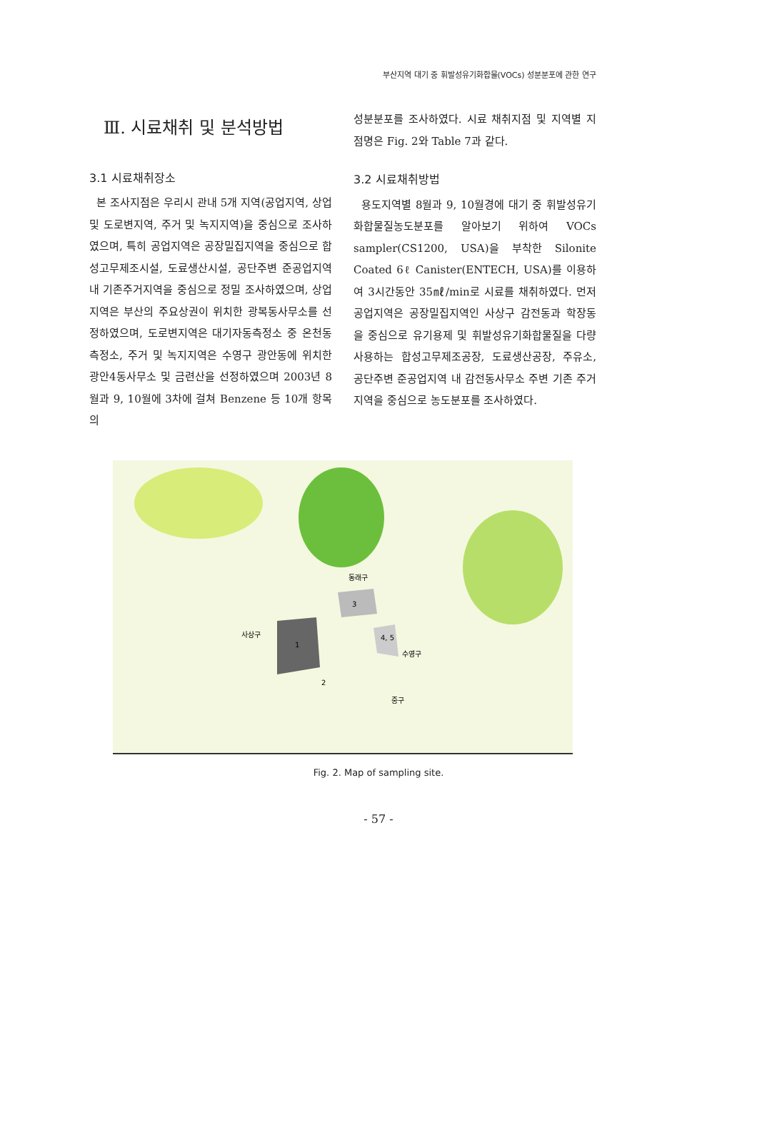부산지역 대기 중 휘발성유기화합물(VOCs) 성분분포에 관한 연구
Ⅲ. 시료채취 및 분석방법
3.1 시료채취장소
본 조사지점은 우리시 관내 5개 지역(공업지역, 상업 및 도로변지역, 주거 및 녹지지역)을 중심으로 조사하였으며, 특히 공업지역은 공장밀집지역을 중심으로 합성고무제조시설, 도료생산시설, 공단주변 준공업지역내 기존주거지역을 중심으로 정밀 조사하였으며, 상업지역은 부산의 주요상권이 위치한 광복동사무소를 선정하였으며, 도로변지역은 대기자동측정소 중 온천동측정소, 주거 및 녹지지역은 수영구 광안동에 위치한 광안4동사무소 및 금련산을 선정하였으며 2003년 8월과 9, 10월에 3차에 걸쳐 Benzene 등 10개 항목의
성분분포를 조사하였다. 시료 채취지점 및 지역별 지점명은 Fig. 2와 Table 7과 같다.
3.2 시료채취방법
용도지역별 8월과 9, 10월경에 대기 중 휘발성유기화합물질농도분포를 알아보기 위하여 VOCs sampler(CS1200, USA)을 부착한 Silonite Coated 6ℓ Canister(ENTECH, USA)를 이용하여 3시간동안 35㎖/min로 시료를 채취하였다. 먼저 공업지역은 공장밀집지역인 사상구 감전동과 학장동을 중심으로 유기용제 및 휘발성유기화합물질을 다량 사용하는 합성고무제조공장, 도료생산공장, 주유소, 공단주변 준공업지역 내 감전동사무소 주변 기존 주거지역을 중심으로 농도분포를 조사하였다.
사상구
1
동래구
3
4, 5
수영구
2
중구
Fig. 2. Map of sampling site.
- 57 -